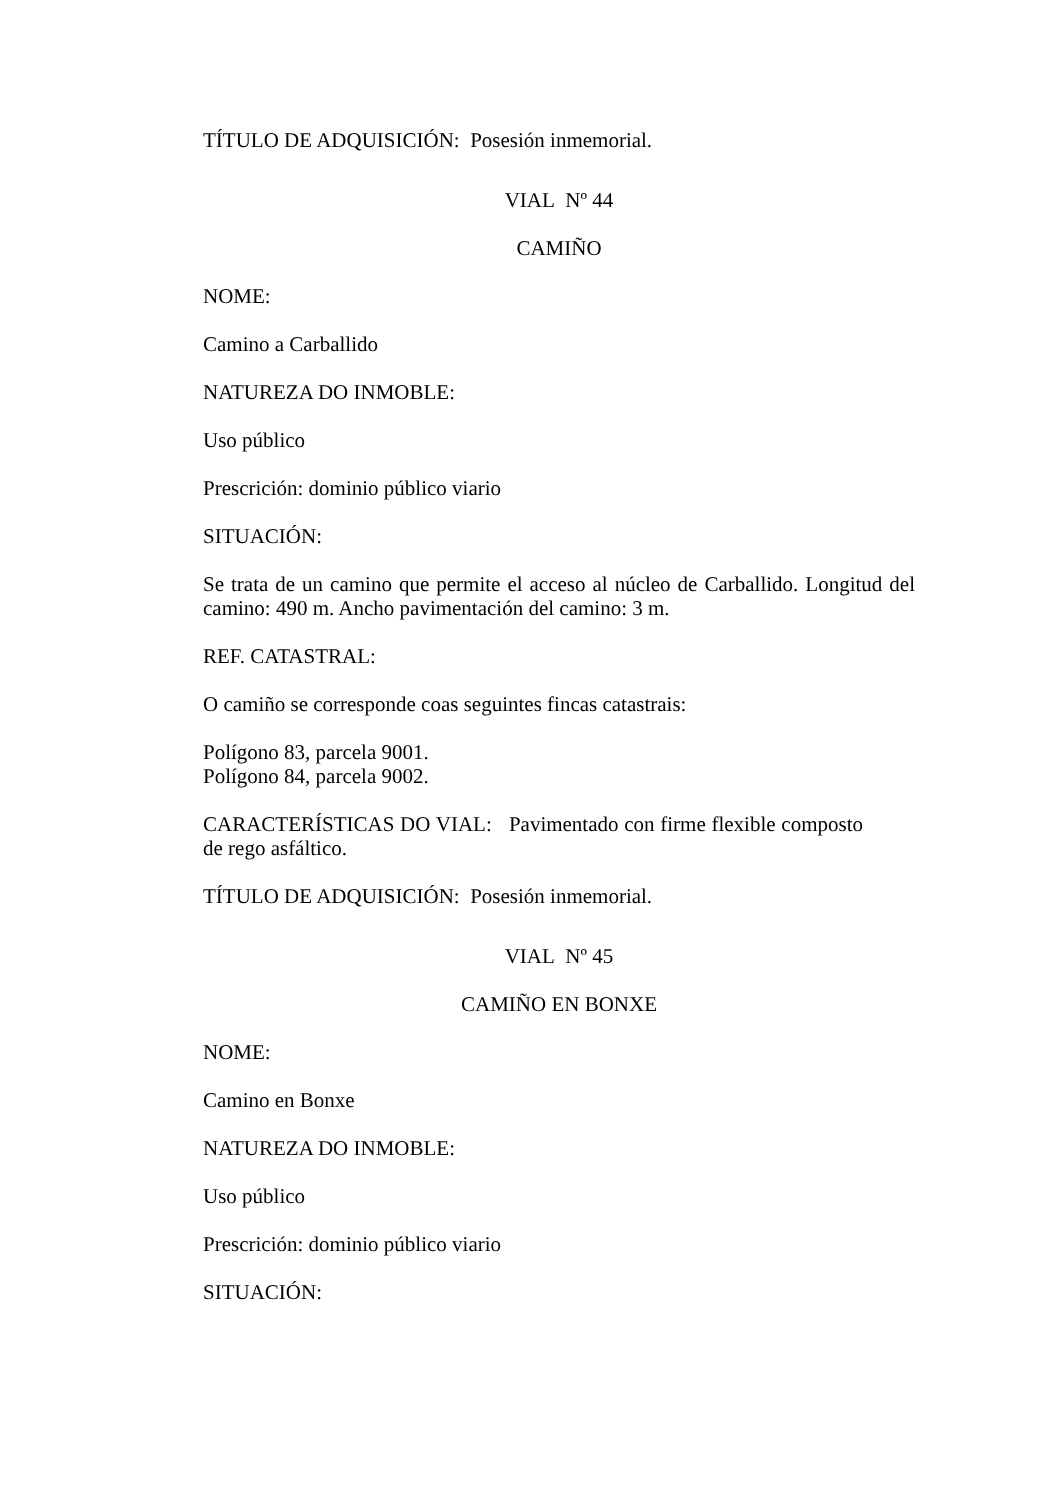TÍTULO DE ADQUISICIÓN: Posesión inmemorial.
VIAL Nº 44
CAMIÑO
NOME:
Camino a Carballido
NATUREZA DO INMOBLE:
Uso público
Prescrición: dominio público viario
SITUACIÓN:
Se trata de un camino que permite el acceso al núcleo de Carballido. Longitud del camino: 490 m. Ancho pavimentación del camino: 3 m.
REF. CATASTRAL:
O camiño se corresponde coas seguintes fincas catastrais:
Polígono 83, parcela 9001.
Polígono 84, parcela 9002.
CARACTERÍSTICAS DO VIAL: Pavimentado con firme flexible composto de rego asfáltico.
TÍTULO DE ADQUISICIÓN: Posesión inmemorial.
VIAL Nº 45
CAMIÑO EN BONXE
NOME:
Camino en Bonxe
NATUREZA DO INMOBLE:
Uso público
Prescrición: dominio público viario
SITUACIÓN: